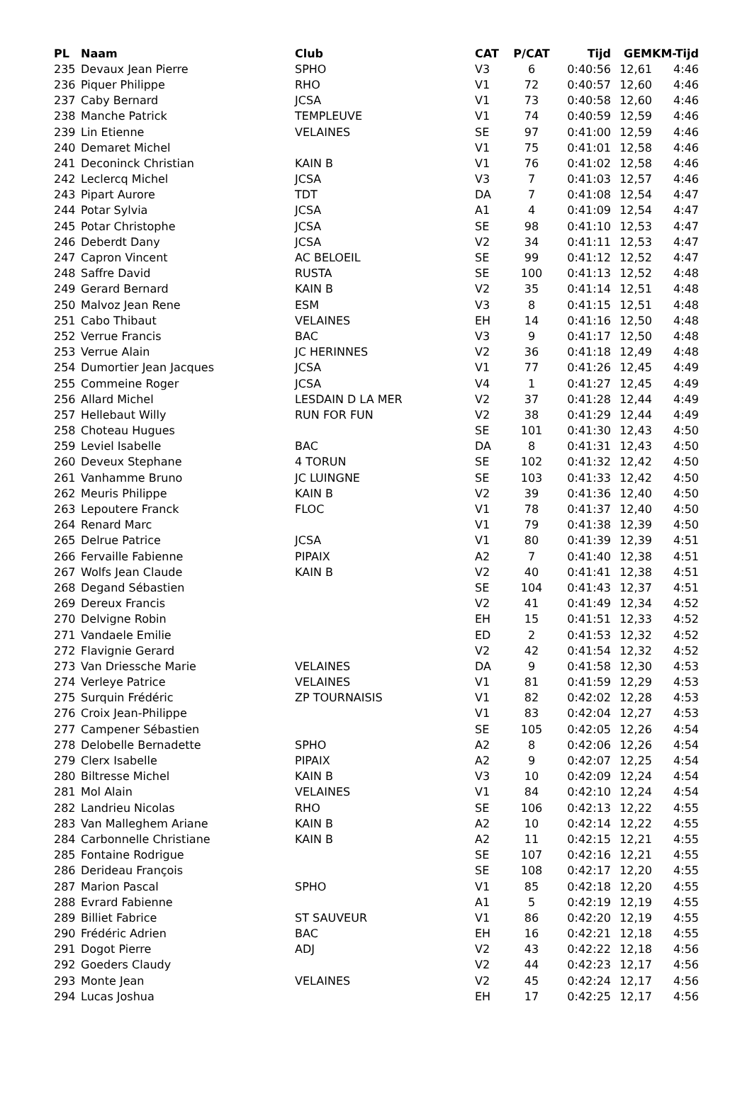| PL | Naam | Club | CAT | P/CAT | Tijd | GEM | KM-Tijd |
| --- | --- | --- | --- | --- | --- | --- | --- |
| 235 | Devaux Jean Pierre | SPHO | V3 | 6 | 0:40:56 | 12,61 | 4:46 |
| 236 | Piquer Philippe | RHO | V1 | 72 | 0:40:57 | 12,60 | 4:46 |
| 237 | Caby Bernard | JCSA | V1 | 73 | 0:40:58 | 12,60 | 4:46 |
| 238 | Manche Patrick | TEMPLEUVE | V1 | 74 | 0:40:59 | 12,59 | 4:46 |
| 239 | Lin Etienne | VELAINES | SE | 97 | 0:41:00 | 12,59 | 4:46 |
| 240 | Demaret Michel | | V1 | 75 | 0:41:01 | 12,58 | 4:46 |
| 241 | Deconinck Christian | KAIN B | V1 | 76 | 0:41:02 | 12,58 | 4:46 |
| 242 | Leclercq Michel | JCSA | V3 | 7 | 0:41:03 | 12,57 | 4:46 |
| 243 | Pipart Aurore | TDT | DA | 7 | 0:41:08 | 12,54 | 4:47 |
| 244 | Potar Sylvia | JCSA | A1 | 4 | 0:41:09 | 12,54 | 4:47 |
| 245 | Potar Christophe | JCSA | SE | 98 | 0:41:10 | 12,53 | 4:47 |
| 246 | Deberdt Dany | JCSA | V2 | 34 | 0:41:11 | 12,53 | 4:47 |
| 247 | Capron Vincent | AC BELOEIL | SE | 99 | 0:41:12 | 12,52 | 4:47 |
| 248 | Saffre David | RUSTA | SE | 100 | 0:41:13 | 12,52 | 4:48 |
| 249 | Gerard Bernard | KAIN B | V2 | 35 | 0:41:14 | 12,51 | 4:48 |
| 250 | Malvoz Jean Rene | ESM | V3 | 8 | 0:41:15 | 12,51 | 4:48 |
| 251 | Cabo Thibaut | VELAINES | EH | 14 | 0:41:16 | 12,50 | 4:48 |
| 252 | Verrue Francis | BAC | V3 | 9 | 0:41:17 | 12,50 | 4:48 |
| 253 | Verrue Alain | JC HERINNES | V2 | 36 | 0:41:18 | 12,49 | 4:48 |
| 254 | Dumortier Jean Jacques | JCSA | V1 | 77 | 0:41:26 | 12,45 | 4:49 |
| 255 | Commeine Roger | JCSA | V4 | 1 | 0:41:27 | 12,45 | 4:49 |
| 256 | Allard Michel | LESDAIN D LA MER | V2 | 37 | 0:41:28 | 12,44 | 4:49 |
| 257 | Hellebaut Willy | RUN FOR FUN | V2 | 38 | 0:41:29 | 12,44 | 4:49 |
| 258 | Choteau Hugues | | SE | 101 | 0:41:30 | 12,43 | 4:50 |
| 259 | Leviel Isabelle | BAC | DA | 8 | 0:41:31 | 12,43 | 4:50 |
| 260 | Deveux Stephane | 4 TORUN | SE | 102 | 0:41:32 | 12,42 | 4:50 |
| 261 | Vanhamme Bruno | JC LUINGNE | SE | 103 | 0:41:33 | 12,42 | 4:50 |
| 262 | Meuris Philippe | KAIN B | V2 | 39 | 0:41:36 | 12,40 | 4:50 |
| 263 | Lepoutere Franck | FLOC | V1 | 78 | 0:41:37 | 12,40 | 4:50 |
| 264 | Renard Marc | | V1 | 79 | 0:41:38 | 12,39 | 4:50 |
| 265 | Delrue Patrice | JCSA | V1 | 80 | 0:41:39 | 12,39 | 4:51 |
| 266 | Fervaille Fabienne | PIPAIX | A2 | 7 | 0:41:40 | 12,38 | 4:51 |
| 267 | Wolfs Jean Claude | KAIN B | V2 | 40 | 0:41:41 | 12,38 | 4:51 |
| 268 | Degand Sébastien | | SE | 104 | 0:41:43 | 12,37 | 4:51 |
| 269 | Dereux Francis | | V2 | 41 | 0:41:49 | 12,34 | 4:52 |
| 270 | Delvigne Robin | | EH | 15 | 0:41:51 | 12,33 | 4:52 |
| 271 | Vandaele Emilie | | ED | 2 | 0:41:53 | 12,32 | 4:52 |
| 272 | Flavignie Gerard | | V2 | 42 | 0:41:54 | 12,32 | 4:52 |
| 273 | Van Driessche Marie | VELAINES | DA | 9 | 0:41:58 | 12,30 | 4:53 |
| 274 | Verleye Patrice | VELAINES | V1 | 81 | 0:41:59 | 12,29 | 4:53 |
| 275 | Surquin Frédéric | ZP TOURNAISIS | V1 | 82 | 0:42:02 | 12,28 | 4:53 |
| 276 | Croix Jean-Philippe | | V1 | 83 | 0:42:04 | 12,27 | 4:53 |
| 277 | Campener Sébastien | | SE | 105 | 0:42:05 | 12,26 | 4:54 |
| 278 | Delobelle Bernadette | SPHO | A2 | 8 | 0:42:06 | 12,26 | 4:54 |
| 279 | Clerx Isabelle | PIPAIX | A2 | 9 | 0:42:07 | 12,25 | 4:54 |
| 280 | Biltresse Michel | KAIN B | V3 | 10 | 0:42:09 | 12,24 | 4:54 |
| 281 | Mol Alain | VELAINES | V1 | 84 | 0:42:10 | 12,24 | 4:54 |
| 282 | Landrieu Nicolas | RHO | SE | 106 | 0:42:13 | 12,22 | 4:55 |
| 283 | Van Malleghem Ariane | KAIN B | A2 | 10 | 0:42:14 | 12,22 | 4:55 |
| 284 | Carbonnelle Christiane | KAIN B | A2 | 11 | 0:42:15 | 12,21 | 4:55 |
| 285 | Fontaine Rodrigue | | SE | 107 | 0:42:16 | 12,21 | 4:55 |
| 286 | Derideau François | | SE | 108 | 0:42:17 | 12,20 | 4:55 |
| 287 | Marion Pascal | SPHO | V1 | 85 | 0:42:18 | 12,20 | 4:55 |
| 288 | Evrard Fabienne | | A1 | 5 | 0:42:19 | 12,19 | 4:55 |
| 289 | Billiet Fabrice | ST SAUVEUR | V1 | 86 | 0:42:20 | 12,19 | 4:55 |
| 290 | Frédéric Adrien | BAC | EH | 16 | 0:42:21 | 12,18 | 4:55 |
| 291 | Dogot Pierre | ADJ | V2 | 43 | 0:42:22 | 12,18 | 4:56 |
| 292 | Goeders Claudy | | V2 | 44 | 0:42:23 | 12,17 | 4:56 |
| 293 | Monte Jean | VELAINES | V2 | 45 | 0:42:24 | 12,17 | 4:56 |
| 294 | Lucas Joshua | | EH | 17 | 0:42:25 | 12,17 | 4:56 |